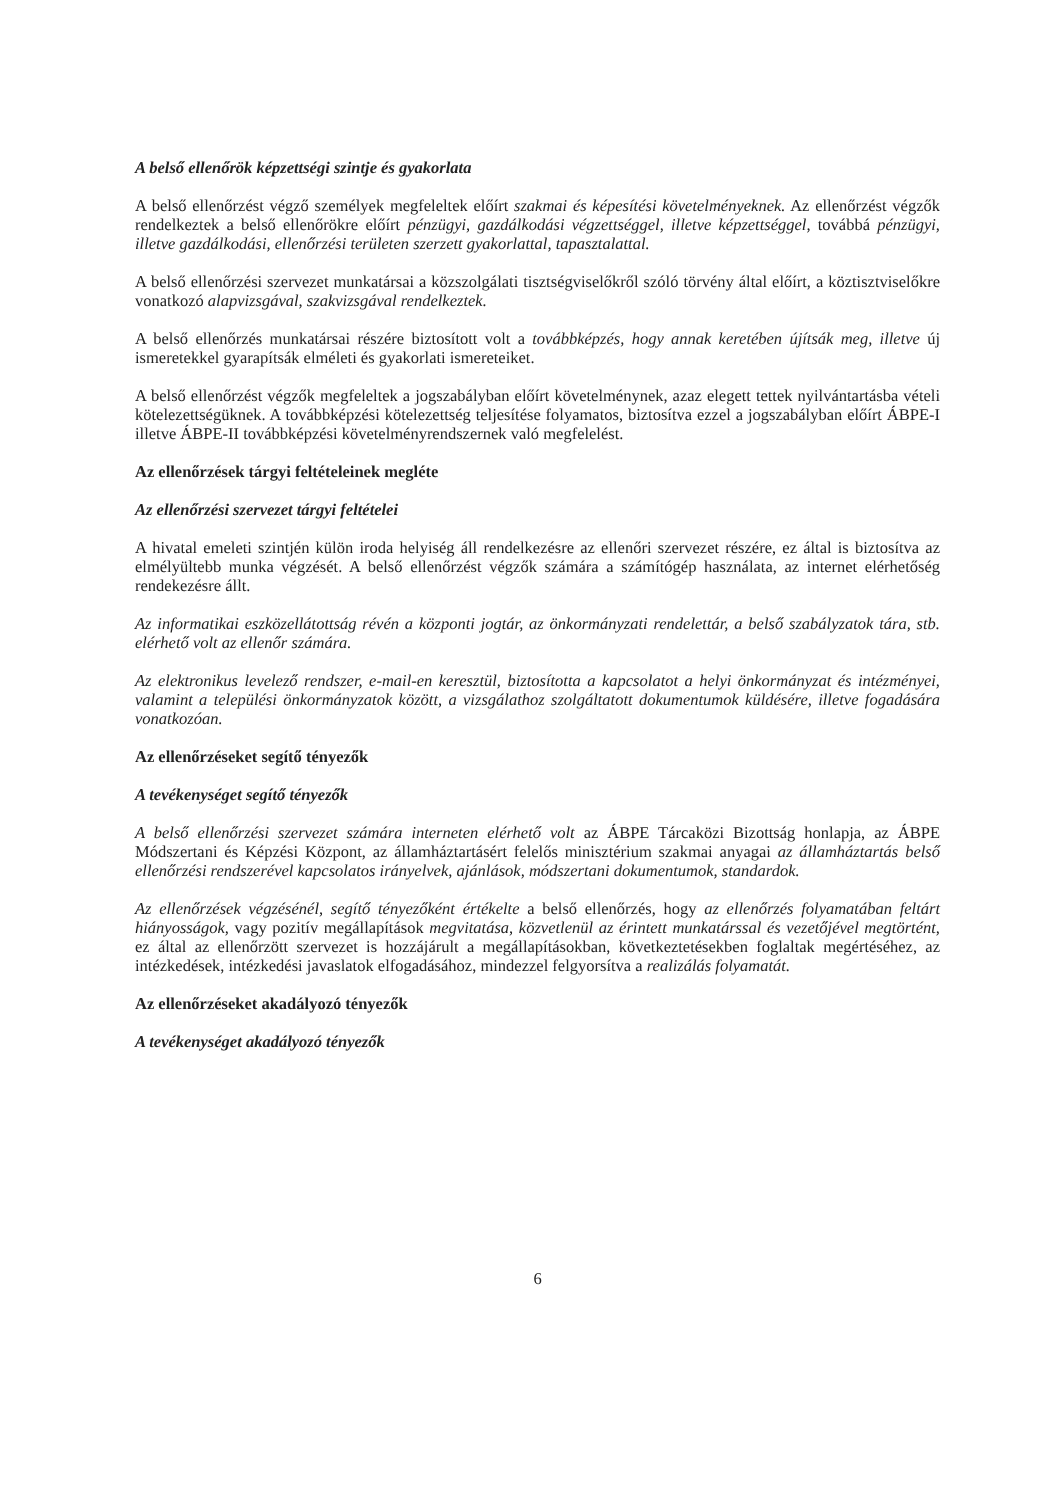A belső ellenőrök képzettségi szintje és gyakorlata
A belső ellenőrzést végző személyek megfeleltek előírt szakmai és képesítési követelményeknek. Az ellenőrzést végzők rendelkeztek a belső ellenőrökre előírt pénzügyi, gazdálkodási végzettséggel, illetve képzettséggel, továbbá pénzügyi, illetve gazdálkodási, ellenőrzési területen szerzett gyakorlattal, tapasztalattal.
A belső ellenőrzési szervezet munkatársai a közszolgálati tisztségviselőkről szóló törvény által előírt, a köztisztviselőkre vonatkozó alapvizsgával, szakvizsgával rendelkeztek.
A belső ellenőrzés munkatársai részére biztosított volt a továbbképzés, hogy annak keretében újítsák meg, illetve új ismeretekkel gyarapítsák elméleti és gyakorlati ismereteiket.
A belső ellenőrzést végzők megfeleltek a jogszabályban előírt követelménynek, azaz elegett tettek nyilvántartásba vételi kötelezettségüknek. A továbbképzési kötelezettség teljesítése folyamatos, biztosítva ezzel a jogszabályban előírt ÁBPE-I illetve ÁBPE-II továbbképzési követelményrendszernek való megfelelést.
Az ellenőrzések tárgyi feltételeinek megléte
Az ellenőrzési szervezet tárgyi feltételei
A hivatal emeleti szintjén külön iroda helyiség áll rendelkezésre az ellenőri szervezet részére, ez által is biztosítva az elmélyültebb munka végzését. A belső ellenőrzést végzők számára a számítógép használata, az internet elérhetőség rendekezésre állt.
Az informatikai eszközellátottság révén a központi jogtár, az önkormányzati rendelettár, a belső szabályzatok tára, stb. elérhető volt az ellenőr számára.
Az elektronikus levelező rendszer, e-mail-en keresztül, biztosította a kapcsolatot a helyi önkormányzat és intézményei, valamint a települési önkormányzatok között, a vizsgálathoz szolgáltatott dokumentumok küldésére, illetve fogadására vonatkozóan.
Az ellenőrzéseket segítő tényezők
A tevékenységet segítő tényezők
A belső ellenőrzési szervezet számára interneten elérhető volt az ÁBPE Tárcaközi Bizottság honlapja, az ÁBPE Módszertani és Képzési Központ, az államháztartásért felelős minisztérium szakmai anyagai az államháztartás belső ellenőrzési rendszerével kapcsolatos irányelvek, ajánlások, módszertani dokumentumok, standardok.
Az ellenőrzések végzésénél, segítő tényezőként értékelte a belső ellenőrzés, hogy az ellenőrzés folyamatában feltárt hiányosságok, vagy pozitív megállapítások megvitatása, közvetlenül az érintett munkatárssal és vezetőjével megtörtént, ez által az ellenőrzött szervezet is hozzájárult a megállapításokban, következtetésekben foglaltak megértéséhez, az intézkedések, intézkedési javaslatok elfogadásához, mindezzel felgyorsítva a realizálás folyamatát.
Az ellenőrzéseket akadályozó tényezők
A tevékenységet akadályozó tényezők
6